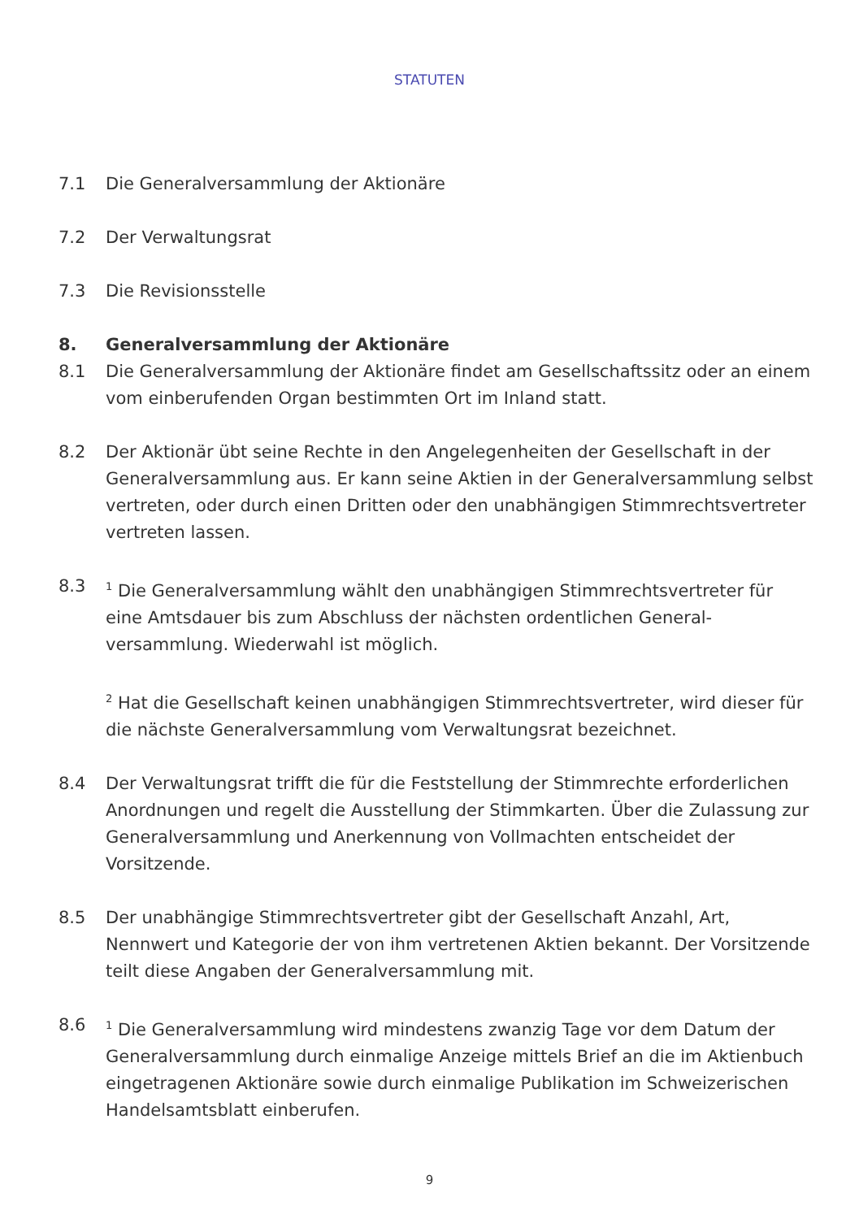STATUTEN
7.1 Die Generalversammlung der Aktionäre
7.2 Der Verwaltungsrat
7.3 Die Revisionsstelle
8. Generalversammlung der Aktionäre
8.1 Die Generalversammlung der Aktionäre findet am Gesellschaftssitz oder an einem vom einberufenden Organ bestimmten Ort im Inland statt.
8.2 Der Aktionär übt seine Rechte in den Angelegenheiten der Gesellschaft in der Generalversammlung aus. Er kann seine Aktien in der Generalversammlung selbst vertreten, oder durch einen Dritten oder den unabhängigen Stimmrechtsvertreter vertreten lassen.
8.3
<sup>1</sup> Die Generalversammlung wählt den unabhängigen Stimmrechtsvertreter für eine Amtsdauer bis zum Abschluss der nächsten ordentlichen General­versammlung. Wiederwahl ist möglich.
<sup>2</sup> Hat die Gesellschaft keinen unabhängigen Stimmrechtsvertreter, wird dieser für die nächste Generalversammlung vom Verwaltungsrat bezeichnet.
8.4 Der Verwaltungsrat trifft die für die Feststellung der Stimmrechte erforderlichen Anordnungen und regelt die Ausstellung der Stimmkarten. Über die Zulassung zur Generalversammlung und Anerkennung von Vollmachten entscheidet der Vorsitzende.
8.5 Der unabhängige Stimmrechtsvertreter gibt der Gesellschaft Anzahl, Art, Nennwert und Kategorie der von ihm vertretenen Aktien bekannt. Der Vorsitzende teilt diese Angaben der Generalversammlung mit.
8.6
<sup>1</sup> Die Generalversammlung wird mindestens zwanzig Tage vor dem Datum der Generalversammlung durch einmalige Anzeige mittels Brief an die im Aktienbuch eingetragenen Aktionäre sowie durch einmalige Publikation im Schweizerischen Handelsamtsblatt einberufen.
9